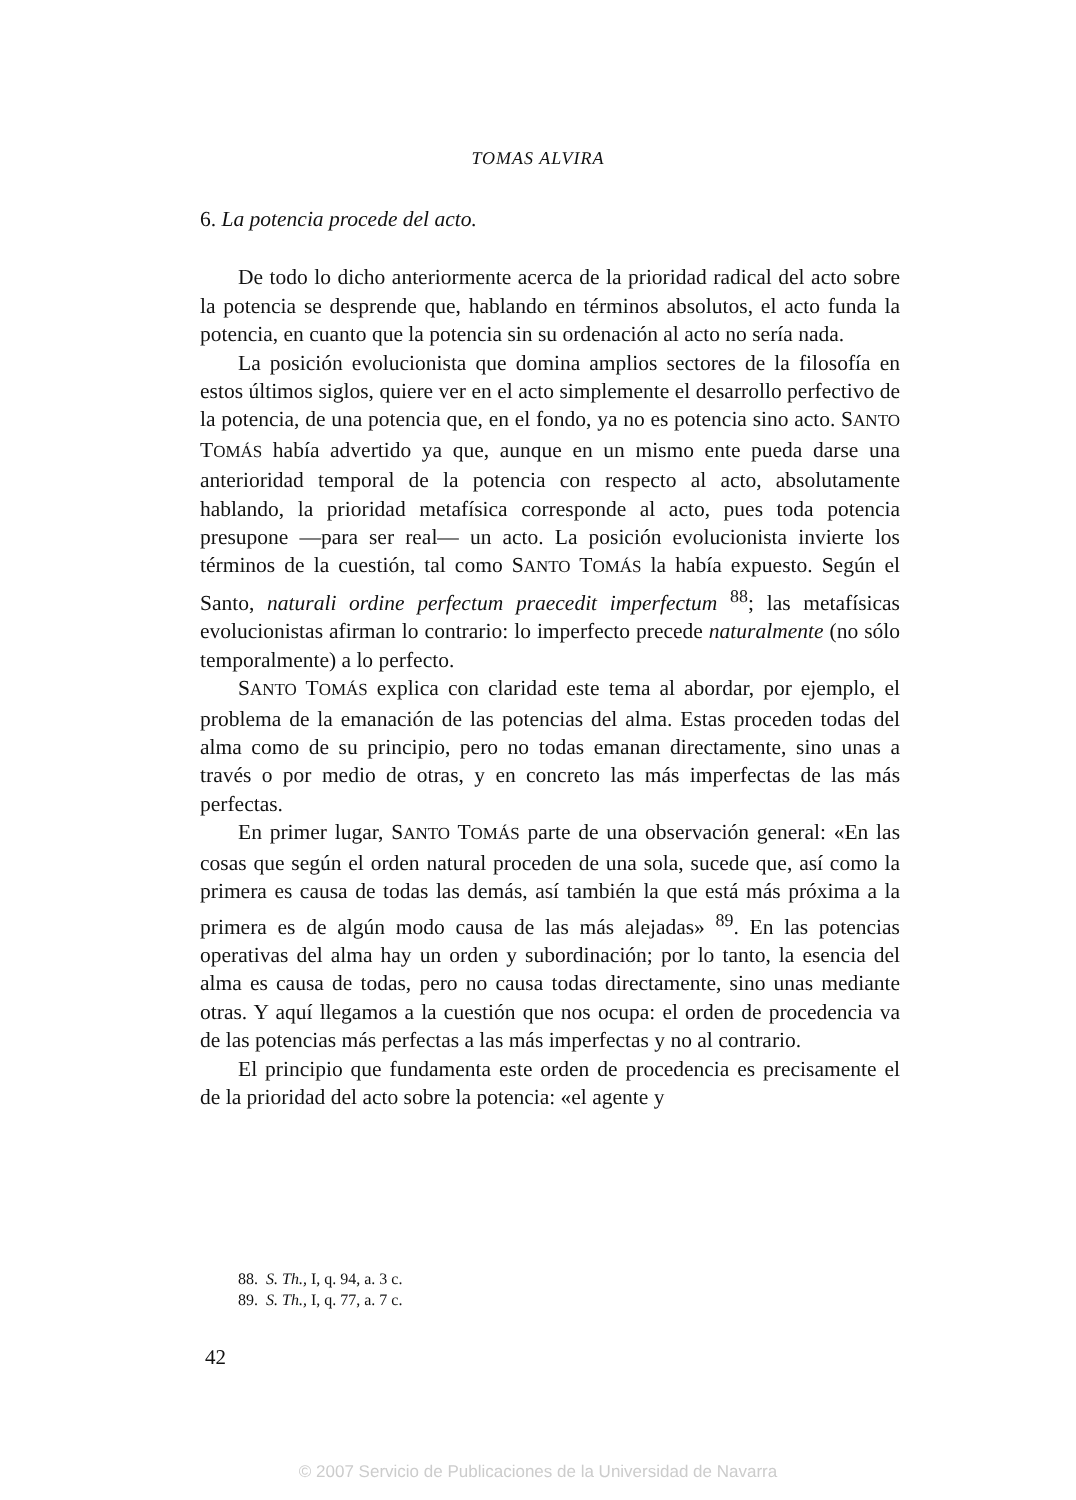TOMAS ALVIRA
6. La potencia procede del acto.
De todo lo dicho anteriormente acerca de la prioridad radical del acto sobre la potencia se desprende que, hablando en términos absolutos, el acto funda la potencia, en cuanto que la potencia sin su ordenación al acto no sería nada.
La posición evolucionista que domina amplios sectores de la filosofía en estos últimos siglos, quiere ver en el acto simplemente el desarrollo perfectivo de la potencia, de una potencia que, en el fondo, ya no es potencia sino acto. SANTO TOMÁS había advertido ya que, aunque en un mismo ente pueda darse una anterioridad temporal de la potencia con respecto al acto, absolutamente hablando, la prioridad metafísica corresponde al acto, pues toda potencia presupone —para ser real— un acto. La posición evolucionista invierte los términos de la cuestión, tal como SANTO TOMÁS la había expuesto. Según el Santo, naturali ordine perfectum praecedit imperfectum <sup>88</sup>; las metafísicas evolucionistas afirman lo contrario: lo imperfecto precede naturalmente (no sólo temporalmente) a lo perfecto.
SANTO TOMÁS explica con claridad este tema al abordar, por ejemplo, el problema de la emanación de las potencias del alma. Estas proceden todas del alma como de su principio, pero no todas emanan directamente, sino unas a través o por medio de otras, y en concreto las más imperfectas de las más perfectas.
En primer lugar, SANTO TOMÁS parte de una observación general: «En las cosas que según el orden natural proceden de una sola, sucede que, así como la primera es causa de todas las demás, así también la que está más próxima a la primera es de algún modo causa de las más alejadas» <sup>89</sup>. En las potencias operativas del alma hay un orden y subordinación; por lo tanto, la esencia del alma es causa de todas, pero no causa todas directamente, sino unas mediante otras. Y aquí llegamos a la cuestión que nos ocupa: el orden de procedencia va de las potencias más perfectas a las más imperfectas y no al contrario.
El principio que fundamenta este orden de procedencia es precisamente el de la prioridad del acto sobre la potencia: «el agente y
88. S. Th., I, q. 94, a. 3 c.
89. S. Th., I, q. 77, a. 7 c.
42
© 2007 Servicio de Publicaciones de la Universidad de Navarra